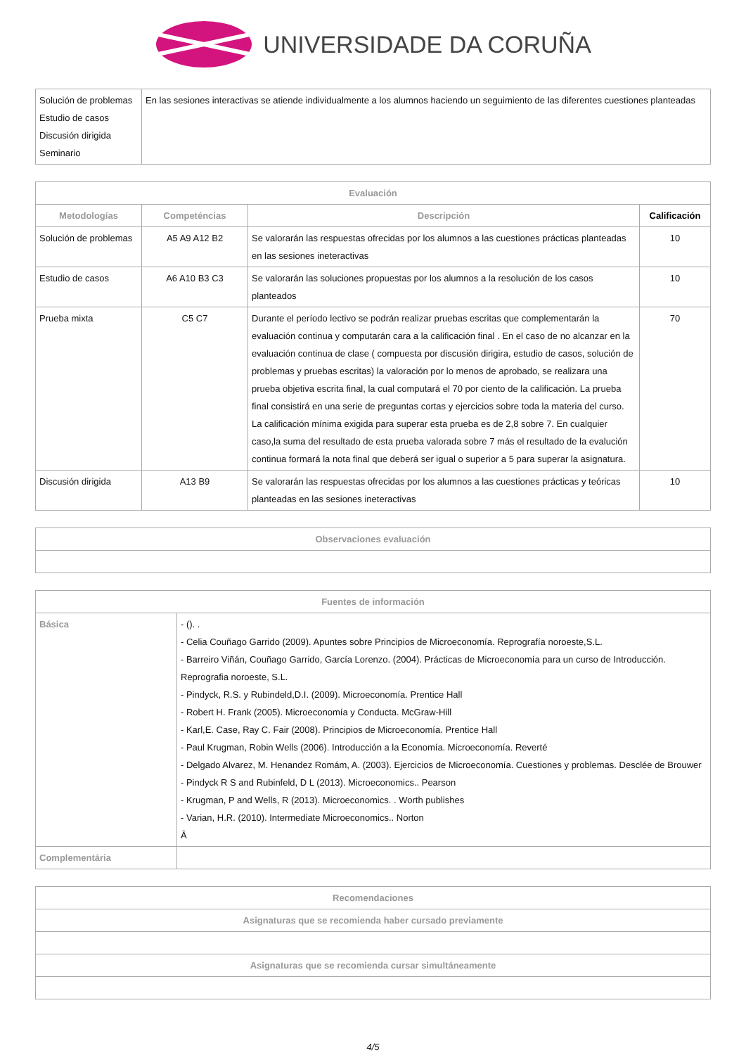UNIVERSIDADE DA CORUÑA
| Solución de problemas Estudio de casos Discusión dirigida Seminario | En las sesiones interactivas se atiende individualmente a los alumnos haciendo un seguimiento de las diferentes cuestiones planteadas |
| Evaluación | | | |
| --- | --- | --- | --- |
| Metodologías | Competéncias | Descripción | Calificación |
| Solución de problemas | A5 A9 A12 B2 | Se valorarán las respuestas ofrecidas por los alumnos a las cuestiones prácticas planteadas en las sesiones ineteractivas | 10 |
| Estudio de casos | A6 A10 B3 C3 | Se valorarán las soluciones propuestas por los alumnos a la resolución de los casos planteados | 10 |
| Prueba mixta | C5 C7 | Durante el período lectivo se podrán realizar pruebas escritas que complementarán la evaluación continua y computarán cara a la calificación final . En el caso de no alcanzar en la evaluación continua de clase ( compuesta por discusión dirigira, estudio de casos, solución de problemas y pruebas escritas) la valoración por lo menos de aprobado, se realizara una prueba objetiva escrita final, la cual computará el 70 por ciento de la calificación. La prueba final consistirá en una serie de preguntas cortas y ejercicios sobre toda la materia del curso. La calificación mínima exigida para superar esta prueba es de 2,8 sobre 7. En cualquier caso,la suma del resultado de esta prueba valorada sobre 7 más el resultado de la evalución continua formará la nota final que deberá ser igual o superior a 5 para superar la asignatura. | 70 |
| Discusión dirigida | A13 B9 | Se valorarán las respuestas ofrecidas por los alumnos a las cuestiones prácticas y teóricas planteadas en las sesiones ineteractivas | 10 |
| Observaciones evaluación |
| --- |
| Fuentes de información | |
| --- | --- |
| Básica | - (). . - Celia Couñago Garrido (2009). Apuntes sobre Principios de Microeconomía. Reprografía noroeste,S.L. - Barreiro Viñán, Couñago Garrido, García Lorenzo. (2004). Prácticas de Microeconomía para un curso de Introducción. Reprografia noroeste, S.L. - Pindyck, R.S. y Rubindeld,D.I. (2009). Microeconomía. Prentice Hall - Robert H. Frank (2005). Microeconomía y Conducta. McGraw-Hill - Karl,E. Case, Ray C. Fair (2008). Principios de Microeconomía. Prentice Hall - Paul Krugman, Robin Wells (2006). Introducción a la Economía. Microeconomía. Reverté - Delgado Alvarez, M. Henandez Romám, A. (2003). Ejercicios de Microeconomía. Cuestiones y problemas. Desclée de Brouwer - Pindyck R S and Rubinfeld, D L (2013). Microeconomics.. Pearson - Krugman, P and Wells, R (2013). Microeconomics. . Worth publishes - Varian, H.R. (2010). Intermediate Microeconomics.. Norton Â |
| Complementária | |
| Recomendaciones |
| --- |
| Asignaturas que se recomienda haber cursado previamente |
| Asignaturas que se recomienda cursar simultáneamente |
4/5